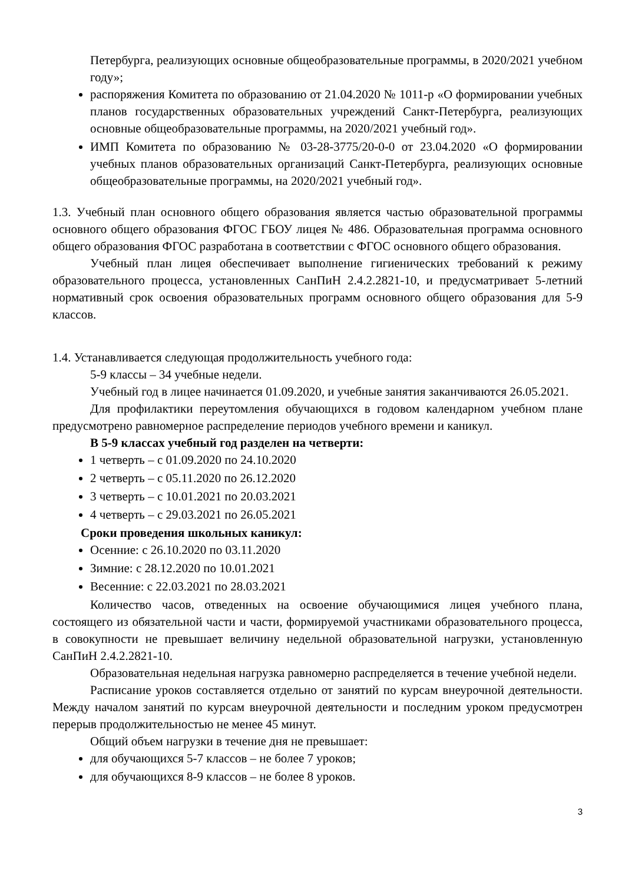Петербурга, реализующих основные общеобразовательные программы, в 2020/2021 учебном году»;
распоряжения Комитета по образованию от 21.04.2020 № 1011-р «О формировании учебных планов государственных образовательных учреждений Санкт-Петербурга, реализующих основные общеобразовательные программы, на 2020/2021 учебный год».
ИМП Комитета по образованию № 03-28-3775/20-0-0 от 23.04.2020 «О формировании учебных планов образовательных организаций Санкт-Петербурга, реализующих основные общеобразовательные программы, на 2020/2021 учебный год».
1.3. Учебный план основного общего образования является частью образовательной программы основного общего образования ФГОС ГБОУ лицея № 486. Образовательная программа основного общего образования ФГОС разработана в соответствии с ФГОС основного общего образования.
Учебный план лицея обеспечивает выполнение гигиенических требований к режиму образовательного процесса, установленных СанПиН 2.4.2.2821-10, и предусматривает 5-летний нормативный срок освоения образовательных программ основного общего образования для 5-9 классов.
1.4. Устанавливается следующая продолжительность учебного года:
5-9 классы – 34 учебные недели.
Учебный год в лицее начинается 01.09.2020, и учебные занятия заканчиваются 26.05.2021.
Для профилактики переутомления обучающихся в годовом календарном учебном плане предусмотрено равномерное распределение периодов учебного времени и каникул.
В 5-9 классах учебный год разделен на четверти:
1 четверть – с 01.09.2020 по 24.10.2020
2 четверть – с 05.11.2020 по 26.12.2020
3 четверть – с 10.01.2021 по 20.03.2021
4 четверть – с 29.03.2021 по 26.05.2021
Сроки проведения школьных каникул:
Осенние: с 26.10.2020 по 03.11.2020
Зимние: с 28.12.2020 по 10.01.2021
Весенние: с 22.03.2021 по 28.03.2021
Количество часов, отведенных на освоение обучающимися лицея учебного плана, состоящего из обязательной части и части, формируемой участниками образовательного процесса, в совокупности не превышает величину недельной образовательной нагрузки, установленную СанПиН 2.4.2.2821-10.
Образовательная недельная нагрузка равномерно распределяется в течение учебной недели.
Расписание уроков составляется отдельно от занятий по курсам внеурочной деятельности. Между началом занятий по курсам внеурочной деятельности и последним уроком предусмотрен перерыв продолжительностью не менее 45 минут.
Общий объем нагрузки в течение дня не превышает:
для обучающихся 5-7 классов – не более 7 уроков;
для обучающихся 8-9 классов – не более 8 уроков.
3